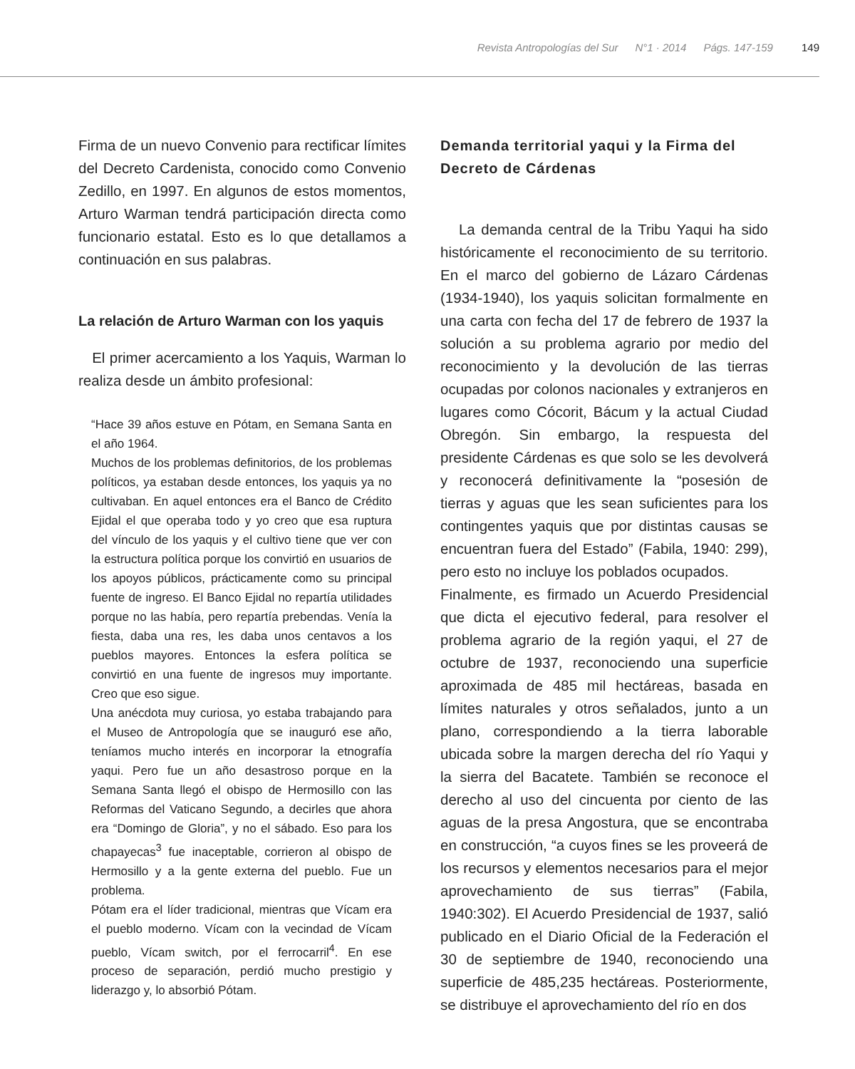Revista Antropologías del Sur N°1 · 2014 Págs. 147-159 149
Firma de un nuevo Convenio para rectificar límites del Decreto Cardenista, conocido como Convenio Zedillo, en 1997. En algunos de estos momentos, Arturo Warman tendrá participación directa como funcionario estatal. Esto es lo que detallamos a continuación en sus palabras.
La relación de Arturo Warman con los yaquis
El primer acercamiento a los Yaquis, Warman lo realiza desde un ámbito profesional:
“Hace 39 años estuve en Pótam, en Semana Santa en el año 1964.
Muchos de los problemas definitorios, de los problemas políticos, ya estaban desde entonces, los yaquis ya no cultivaban. En aquel entonces era el Banco de Crédito Ejidal el que operaba todo y yo creo que esa ruptura del vínculo de los yaquis y el cultivo tiene que ver con la estructura política porque los convirtió en usuarios de los apoyos públicos, prácticamente como su principal fuente de ingreso. El Banco Ejidal no repartía utilidades porque no las había, pero repartía prebendas. Venía la fiesta, daba una res, les daba unos centavos a los pueblos mayores. Entonces la esfera política se convirtió en una fuente de ingresos muy importante. Creo que eso sigue.
Una anécdota muy curiosa, yo estaba trabajando para el Museo de Antropología que se inauguró ese año, teníamos mucho interés en incorporar la etnografía yaqui. Pero fue un año desastroso porque en la Semana Santa llegó el obispo de Hermosillo con las Reformas del Vaticano Segundo, a decirles que ahora era “Domingo de Gloria”, y no el sábado. Eso para los chapayecas<sup>3</sup> fue inaceptable, corrieron al obispo de Hermosillo y a la gente externa del pueblo. Fue un problema.
Pótam era el líder tradicional, mientras que Vícam era el pueblo moderno. Vícam con la vecindad de Vícam pueblo, Vícam switch, por el ferrocarril<sup>4</sup>. En ese proceso de separación, perdió mucho prestigio y liderazgo y, lo absorbió Pótam.
Demanda territorial yaqui y la Firma del Decreto de Cárdenas
La demanda central de la Tribu Yaqui ha sido históricamente el reconocimiento de su territorio. En el marco del gobierno de Lázaro Cárdenas (1934-1940), los yaquis solicitan formalmente en una carta con fecha del 17 de febrero de 1937 la solución a su problema agrario por medio del reconocimiento y la devolución de las tierras ocupadas por colonos nacionales y extranjeros en lugares como Cócorit, Bácum y la actual Ciudad Obregón. Sin embargo, la respuesta del presidente Cárdenas es que solo se les devolverá y reconocerá definitivamente la “posesión de tierras y aguas que les sean suficientes para los contingentes yaquis que por distintas causas se encuentran fuera del Estado” (Fabila, 1940: 299), pero esto no incluye los poblados ocupados.
Finalmente, es firmado un Acuerdo Presidencial que dicta el ejecutivo federal, para resolver el problema agrario de la región yaqui, el 27 de octubre de 1937, reconociendo una superficie aproximada de 485 mil hectáreas, basada en límites naturales y otros señalados, junto a un plano, correspondiendo a la tierra laborable ubicada sobre la margen derecha del río Yaqui y la sierra del Bacatete. También se reconoce el derecho al uso del cincuenta por ciento de las aguas de la presa Angostura, que se encontraba en construcción, “a cuyos fines se les proveerá de los recursos y elementos necesarios para el mejor aprovechamiento de sus tierras” (Fabila, 1940:302). El Acuerdo Presidencial de 1937, salió publicado en el Diario Oficial de la Federación el 30 de septiembre de 1940, reconociendo una superficie de 485,235 hectáreas. Posteriormente, se distribuye el aprovechamiento del río en dos